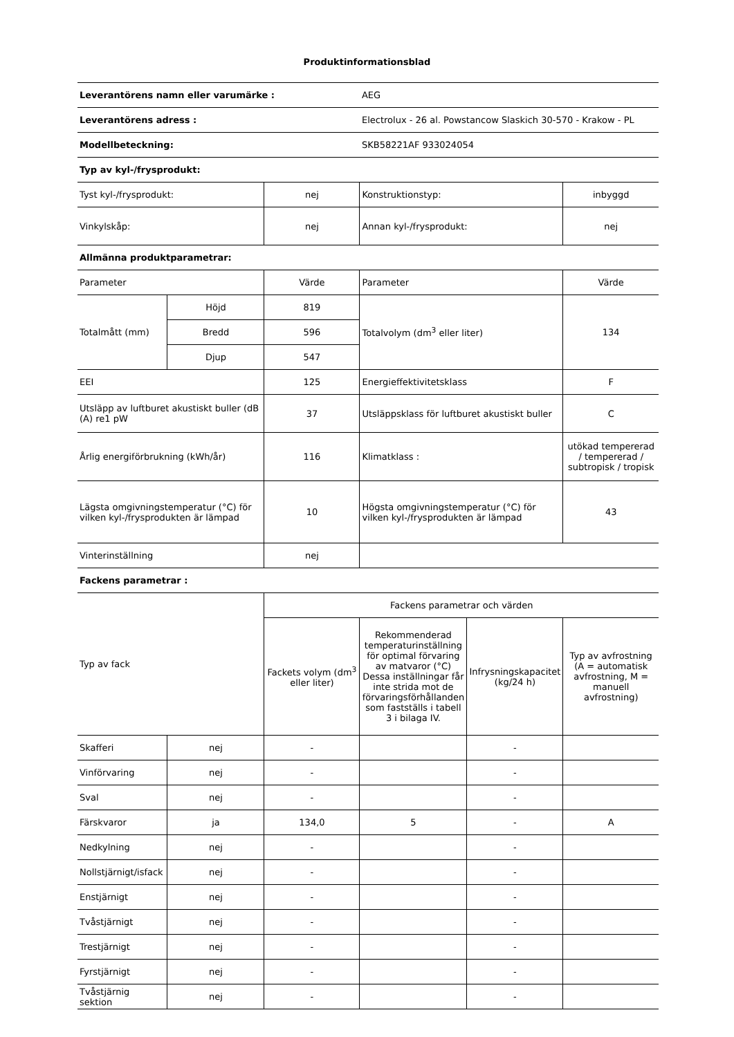Produktinformationsblad
| Leverantörens namn eller varumärke : | | | AEG | | |
| Leverantörens adress : | | | Electrolux - 26 al. Powstancow Slaskich 30-570 - Krakow - PL | | |
| Modellbeteckning: | | | SKB58221AF 933024054 | | |
| Typ av kyl-/frysprodukt: | | | | | |
| Tyst kyl-/frysprodukt: | | nej | Konstruktionstyp: | | inbyggd |
| Vinkylskåp: | | nej | Annan kyl-/frysprodukt: | | nej |
| Allmänna produktparametrar: | | | | | |
| Parameter | | Värde | Parameter | | Värde |
| Totalmått (mm) | Höjd | 819 | Totalvolym (dm<sup>3</sup> eller liter) | | 134 |
| | Bredd | 596 | | | |
| | Djup | 547 | | | |
| EEI | | 125 | Energieffektivitetsklass | | F |
| Utsläpp av luftburet akustiskt buller (dB (A) re1 pW | | 37 | Utsläppsklass för luftburet akustiskt buller | | C |
| Årlig energiförbrukning (kWh/år) | | 116 | Klimatklass : | | utökad tempererad / tempererad / subtropisk / tropisk |
| Lägsta omgivningstemperatur (°C) för vilken kyl-/frysprodukten är lämpad | | 10 | Högsta omgivningstemperatur (°C) för vilken kyl-/frysprodukten är lämpad | | 43 |
| Vinterinställning | | nej | | | |
| Fackens parametrar : | | | | | |
| Typ av fack | | Fackens parametrar och värden | | | |
| | | Fackets volym (dm<sup>3</sup> eller liter) | Rekommenderad temperaturinställning för optimal förvaring av matvaror (°C) Dessa inställningar får inte strida mot de förvaringsförhållanden som fastställs i tabell 3 i bilaga IV. | Infrysningskapacitet (kg/24 h) | Typ av avfrostning (A = automatisk avfrostning, M = manuell avfrostning) |
| Skafferi | nej | - | | - | |
| Vinförvaring | nej | - | | - | |
| Sval | nej | - | | - | |
| Färskvaror | ja | 134,0 | 5 | - | A |
| Nedkylning | nej | - | | - | |
| Nollstjärnigt/isfack | nej | - | | - | |
| Enstjärnigt | nej | - | | - | |
| Tvåstjärnigt | nej | - | | - | |
| Trestjärnigt | nej | - | | - | |
| Fyrstjärnigt | nej | - | | - | |
| Tvåstjärnig sektion | nej | - | | - | |